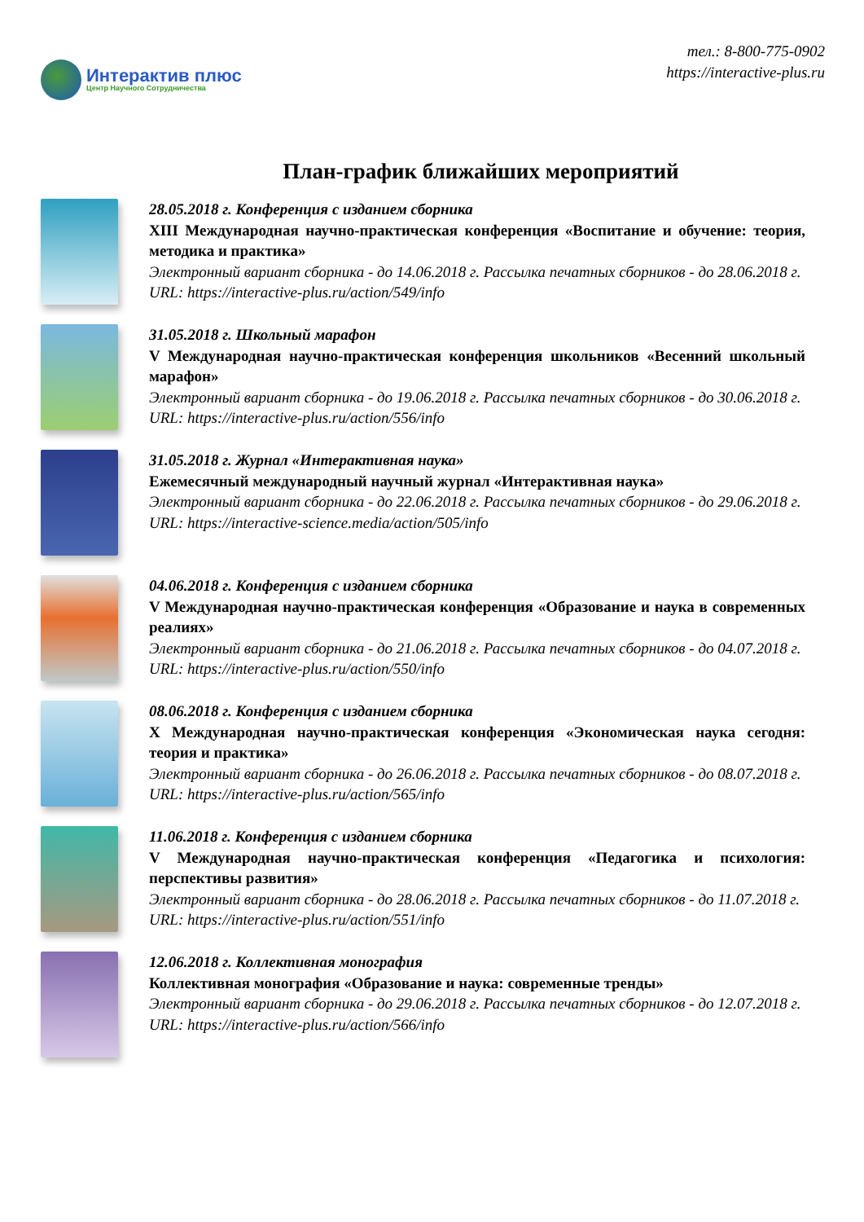Интерактив плюс
Центр Научного Сотрудничества
тел.: 8-800-775-0902
https://interactive-plus.ru
План-график ближайших мероприятий
28.05.2018 г. Конференция с изданием сборника
XIII Международная научно-практическая конференция «Воспитание и обучение: теория, методика и практика»
Электронный вариант сборника - до 14.06.2018 г. Рассылка печатных сборников - до 28.06.2018 г.
URL: https://interactive-plus.ru/action/549/info
31.05.2018 г. Школьный марафон
V Международная научно-практическая конференция школьников «Весенний школьный марафон»
Электронный вариант сборника - до 19.06.2018 г. Рассылка печатных сборников - до 30.06.2018 г.
URL: https://interactive-plus.ru/action/556/info
31.05.2018 г. Журнал «Интерактивная наука»
Ежемесячный международный научный журнал «Интерактивная наука»
Электронный вариант сборника - до 22.06.2018 г. Рассылка печатных сборников - до 29.06.2018 г.
URL: https://interactive-science.media/action/505/info
04.06.2018 г. Конференция с изданием сборника
V Международная научно-практическая конференция «Образование и наука в современных реалиях»
Электронный вариант сборника - до 21.06.2018 г. Рассылка печатных сборников - до 04.07.2018 г.
URL: https://interactive-plus.ru/action/550/info
08.06.2018 г. Конференция с изданием сборника
X Международная научно-практическая конференция «Экономическая наука сегодня: теория и практика»
Электронный вариант сборника - до 26.06.2018 г. Рассылка печатных сборников - до 08.07.2018 г.
URL: https://interactive-plus.ru/action/565/info
11.06.2018 г. Конференция с изданием сборника
V Международная научно-практическая конференция «Педагогика и психология: перспективы развития»
Электронный вариант сборника - до 28.06.2018 г. Рассылка печатных сборников - до 11.07.2018 г.
URL: https://interactive-plus.ru/action/551/info
12.06.2018 г. Коллективная монография
Коллективная монография «Образование и наука: современные тренды»
Электронный вариант сборника - до 29.06.2018 г. Рассылка печатных сборников - до 12.07.2018 г.
URL: https://interactive-plus.ru/action/566/info